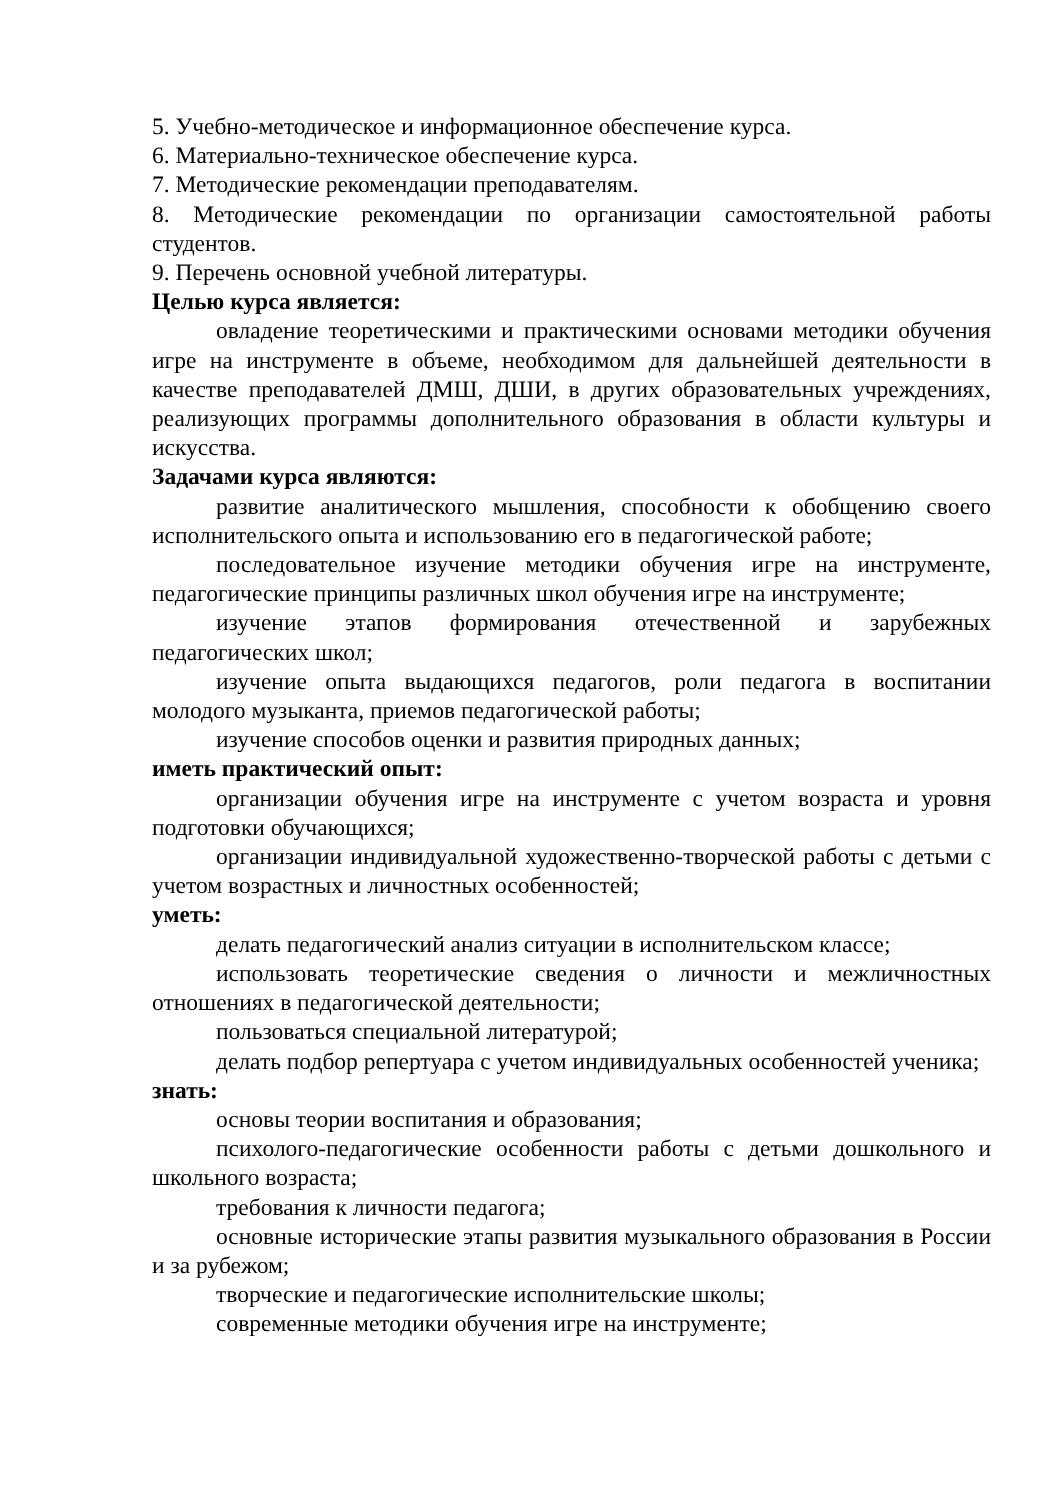5. Учебно-методическое и информационное обеспечение курса.
6. Материально-техническое обеспечение курса.
7. Методические рекомендации преподавателям.
8. Методические рекомендации по организации самостоятельной работы студентов.
9. Перечень основной учебной литературы.
Целью курса является:
овладение теоретическими и практическими основами методики обучения игре на инструменте в объеме, необходимом для дальнейшей деятельности в качестве преподавателей ДМШ, ДШИ, в других образовательных учреждениях, реализующих программы дополнительного образования в области культуры и искусства.
Задачами курса являются:
развитие аналитического мышления, способности к обобщению своего исполнительского опыта и использованию его в педагогической работе;
последовательное изучение методики обучения игре на инструменте, педагогические принципы различных школ обучения игре на инструменте;
изучение этапов формирования отечественной и зарубежных педагогических школ;
изучение опыта выдающихся педагогов, роли педагога в воспитании молодого музыканта, приемов педагогической работы;
изучение способов оценки и развития природных данных;
иметь практический опыт:
организации обучения игре на инструменте с учетом возраста и уровня подготовки обучающихся;
организации индивидуальной художественно-творческой работы с детьми с учетом возрастных и личностных особенностей;
уметь:
делать педагогический анализ ситуации в исполнительском классе;
использовать теоретические сведения о личности и межличностных отношениях в педагогической деятельности;
пользоваться специальной литературой;
делать подбор репертуара с учетом индивидуальных особенностей ученика;
знать:
основы теории воспитания и образования;
психолого-педагогические особенности работы с детьми дошкольного и школьного возраста;
требования к личности педагога;
основные исторические этапы развития музыкального образования в России и за рубежом;
творческие и педагогические исполнительские школы;
современные методики обучения игре на инструменте;